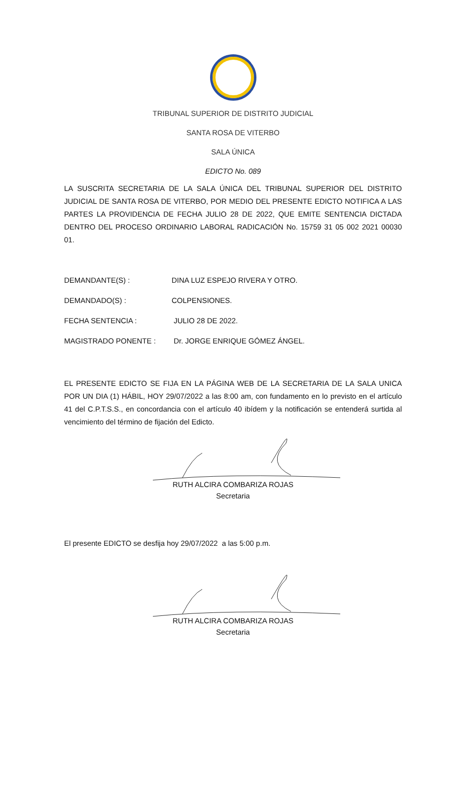TRIBUNAL SUPERIOR DE DISTRITO JUDICIAL
SANTA ROSA DE VITERBO
SALA ÚNICA
EDICTO No. 089
LA SUSCRITA SECRETARIA DE LA SALA ÚNICA DEL TRIBUNAL SUPERIOR DEL DISTRITO JUDICIAL DE SANTA ROSA DE VITERBO, POR MEDIO DEL PRESENTE EDICTO NOTIFICA A LAS PARTES LA PROVIDENCIA DE FECHA JULIO 28 DE 2022, QUE EMITE SENTENCIA DICTADA DENTRO DEL PROCESO ORDINARIO LABORAL RADICACIÓN No. 15759 31 05 002 2021 00030 01.
DEMANDANTE(S) : DINA LUZ ESPEJO RIVERA Y OTRO.
DEMANDADO(S) : COLPENSIONES.
FECHA SENTENCIA : JULIO 28 DE 2022.
MAGISTRADO PONENTE : Dr. JORGE ENRIQUE GÓMEZ ÁNGEL.
EL PRESENTE EDICTO SE FIJA EN LA PÁGINA WEB DE LA SECRETARIA DE LA SALA UNICA POR UN DIA (1) HÁBIL, HOY 29/07/2022 a las 8:00 am, con fundamento en lo previsto en el artículo 41 del C.P.T.S.S., en concordancia con el artículo 40 ibídem y la notificación se entenderá surtida al vencimiento del término de fijación del Edicto.
RUTH ALCIRA COMBARIZA ROJAS
Secretaria
El presente EDICTO se desfija hoy 29/07/2022 a las 5:00 p.m.
RUTH ALCIRA COMBARIZA ROJAS
Secretaria